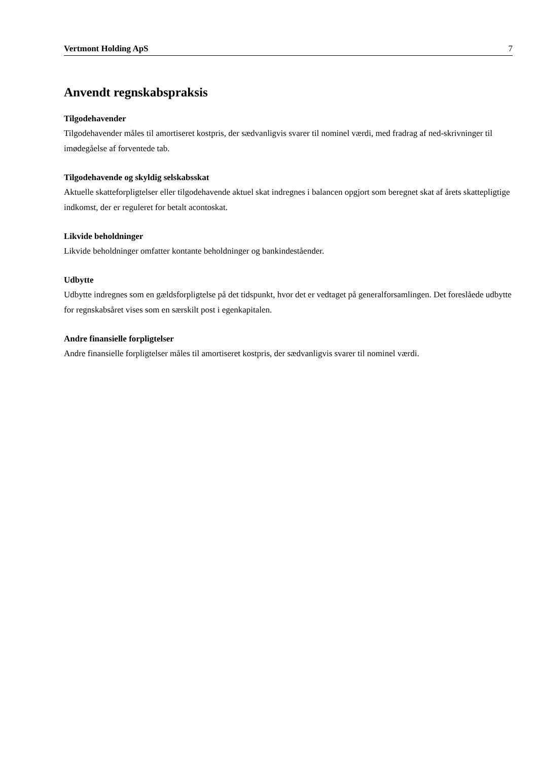Vertmont Holding ApS 7
Anvendt regnskabspraksis
Tilgodehavender
Tilgodehavender måles til amortiseret kostpris, der sædvanligvis svarer til nominel værdi, med fradrag af ned-skrivninger til imødegåelse af forventede tab.
Tilgodehavende og skyldig selskabsskat
Aktuelle skatteforpligtelser eller tilgodehavende aktuel skat indregnes i balancen opgjort som beregnet skat af årets skattepligtige indkomst, der er reguleret for betalt acontoskat.
Likvide beholdninger
Likvide beholdninger omfatter kontante beholdninger og bankindeståender.
Udbytte
Udbytte indregnes som en gældsforpligtelse på det tidspunkt, hvor det er vedtaget på generalforsamlingen. Det foreslåede udbytte for regnskabsåret vises som en særskilt post i egenkapitalen.
Andre finansielle forpligtelser
Andre finansielle forpligtelser måles til amortiseret kostpris, der sædvanligvis svarer til nominel værdi.